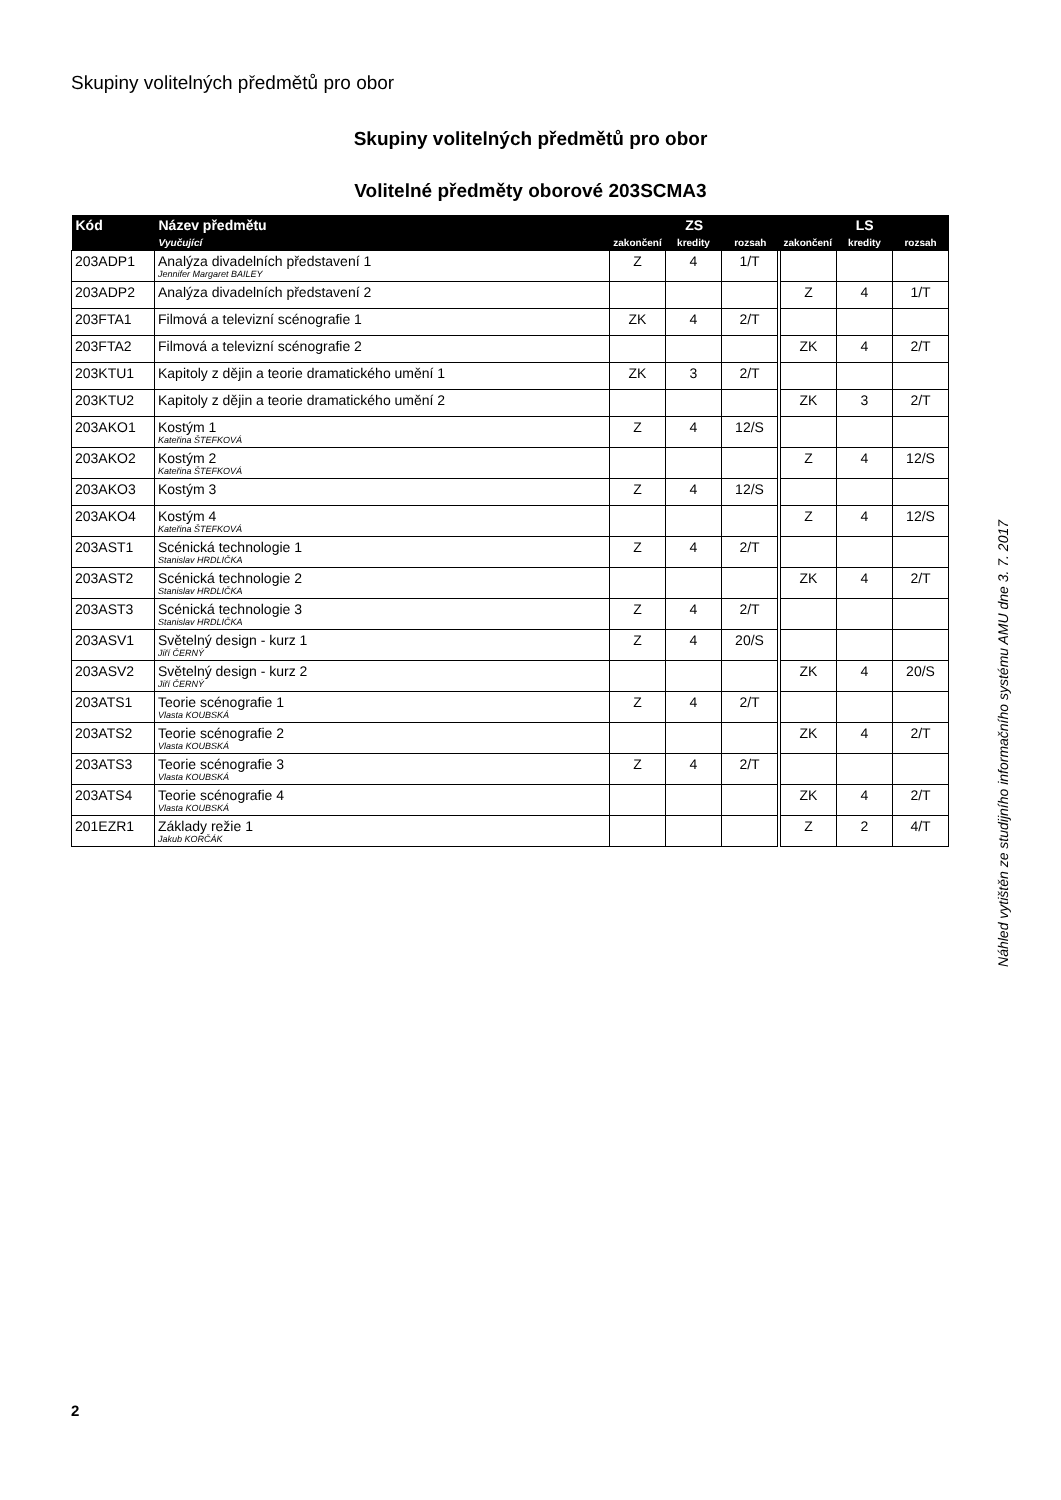Skupiny volitelných předmětů pro obor
Skupiny volitelných předmětů pro obor
Volitelné předměty oborové 203SCMA3
| Kód | Název předmětu | ZS | | | LS | | |
| --- | --- | --- | --- | --- | --- | --- | --- |
| | Vyučující | zakončení | kredity | rozsah | zakončení | kredity | rozsah |
| 203ADP1 | Analýza divadelních představení 1 Jennifer Margaret BAILEY | Z | 4 | 1/T | | | |
| 203ADP2 | Analýza divadelních představení 2 | | | | Z | 4 | 1/T |
| 203FTA1 | Filmová a televizní scénografie 1 | ZK | 4 | 2/T | | | |
| 203FTA2 | Filmová a televizní scénografie 2 | | | | ZK | 4 | 2/T |
| 203KTU1 | Kapitoly z dějin a teorie dramatického umění 1 | ZK | 3 | 2/T | | | |
| 203KTU2 | Kapitoly z dějin a teorie dramatického umění 2 | | | | ZK | 3 | 2/T |
| 203AKO1 | Kostým 1 Kateřina ŠTEFKOVÁ | Z | 4 | 12/S | | | |
| 203AKO2 | Kostým 2 Kateřina ŠTEFKOVÁ | | | | Z | 4 | 12/S |
| 203AKO3 | Kostým 3 | Z | 4 | 12/S | | | |
| 203AKO4 | Kostým 4 Kateřina ŠTEFKOVÁ | | | | Z | 4 | 12/S |
| 203AST1 | Scénická technologie 1 Stanislav HRDLIČKA | Z | 4 | 2/T | | | |
| 203AST2 | Scénická technologie 2 Stanislav HRDLIČKA | | | | ZK | 4 | 2/T |
| 203AST3 | Scénická technologie 3 Stanislav HRDLIČKA | Z | 4 | 2/T | | | |
| 203ASV1 | Světelný design - kurz 1 Jiří ČERNÝ | Z | 4 | 20/S | | | |
| 203ASV2 | Světelný design - kurz 2 Jiří ČERNÝ | | | | ZK | 4 | 20/S |
| 203ATS1 | Teorie scénografie 1 Vlasta KOUBSKÁ | Z | 4 | 2/T | | | |
| 203ATS2 | Teorie scénografie 2 Vlasta KOUBSKÁ | | | | ZK | 4 | 2/T |
| 203ATS3 | Teorie scénografie 3 Vlasta KOUBSKÁ | Z | 4 | 2/T | | | |
| 203ATS4 | Teorie scénografie 4 Vlasta KOUBSKÁ | | | | ZK | 4 | 2/T |
| 201EZR1 | Základy režie 1 Jakub KORČÁK | | | | Z | 2 | 4/T |
Náhled vytištěn ze studijního informačního systému AMU dne 3. 7. 2017
2